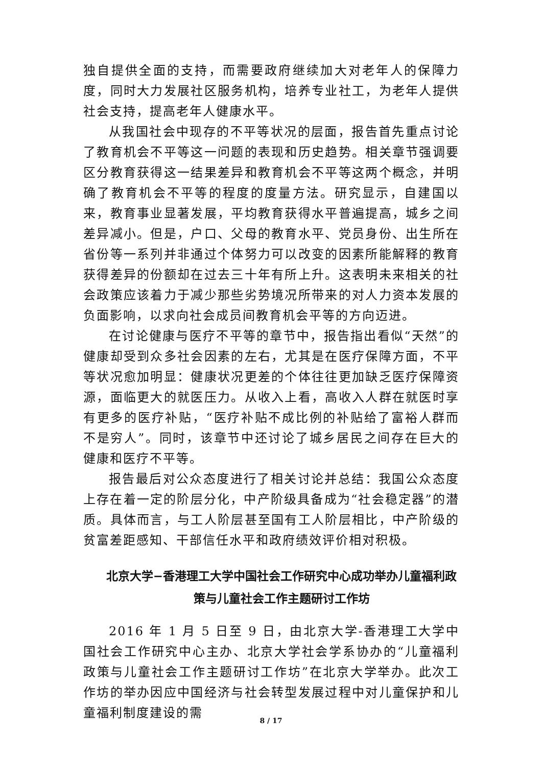独自提供全面的支持，而需要政府继续加大对老年人的保障力度，同时大力发展社区服务机构，培养专业社工，为老年人提供社会支持，提高老年人健康水平。
从我国社会中现存的不平等状况的层面，报告首先重点讨论了教育机会不平等这一问题的表现和历史趋势。相关章节强调要区分教育获得这一结果差异和教育机会不平等这两个概念，并明确了教育机会不平等的程度的度量方法。研究显示，自建国以来，教育事业显著发展，平均教育获得水平普遍提高，城乡之间差异减小。但是，户口、父母的教育水平、党员身份、出生所在省份等一系列并非通过个体努力可以改变的因素所能解释的教育获得差异的份额却在过去三十年有所上升。这表明未来相关的社会政策应该着力于减少那些劣势境况所带来的对人力资本发展的负面影响，以求向社会成员间教育机会平等的方向迈进。
在讨论健康与医疗不平等的章节中，报告指出看似“天然”的健康却受到众多社会因素的左右，尤其是在医疗保障方面，不平等状况愈加明显：健康状况更差的个体往往更加缺乏医疗保障资源，面临更大的就医压力。从收入上看，高收入人群在就医时享有更多的医疗补贴，“医疗补贴不成比例的补贴给了富裕人群而不是穷人”。同时，该章节中还讨论了城乡居民之间存在巨大的健康和医疗不平等。
报告最后对公众态度进行了相关讨论并总结：我国公众态度上存在着一定的阶层分化，中产阶级具备成为“社会稳定器”的潜质。具体而言，与工人阶层甚至国有工人阶层相比，中产阶级的贫富差距感知、干部信任水平和政府绩效评价相对积极。
北京大学−香港理工大学中国社会工作研究中心成功举办儿童福利政策与儿童社会工作主题研讨工作坊
2016 年 1 月 5 日至 9 日，由北京大学-香港理工大学中国社会工作研究中心主办、北京大学社会学系协办的“儿童福利政策与儿童社会工作主题研讨工作坊”在北京大学举办。此次工作坊的举办因应中国经济与社会转型发展过程中对儿童保护和儿童福利制度建设的需
8 / 17